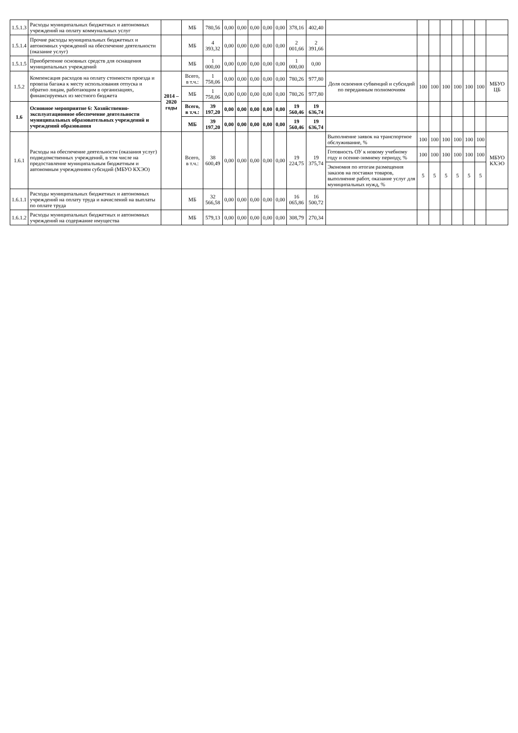| 1.5.1.3 | Расходы муниципальных бюджетных и автономных учреждений на оплату коммунальных услуг | | МБ | 780,56 | 0,00 | 0,00 | 0,00 | 0,00 | 0,00 | 378,16 | 402,40 | | | | | | | | |
| 1.5.1.4 | Прочие расходы муниципальных бюджетных и автономных учреждений на обеспечение деятельности (оказание услуг) | | МБ | 4 393,32 | 0,00 | 0,00 | 0,00 | 0,00 | 0,00 | 2 001,66 | 2 391,66 | | | | | | | | |
| 1.5.1.5 | Приобретение основных средств для оснащения муниципальных учреждений | | МБ | 1 000,00 | 0,00 | 0,00 | 0,00 | 0,00 | 0,00 | 1 000,00 | 0,00 | | | | | | | | |
| 1.5.2 | Компенсация расходов на оплату стоимости проезда и провоза багажа к месту использования отпуска и обратно лицам, работающим в организациях, финансируемых из местного бюджета | 2014 – 2020 годы | Всего, в т.ч.: | 1 758,06 | 0,00 | 0,00 | 0,00 | 0,00 | 0,00 | 780,26 | 977,80 | Доля освоения субвенций и субсидий по переданным полномочиям | 100 | 100 | 100 | 100 | 100 | 100 | МБУО ЦБ |
| | | | МБ | 1 758,06 | 0,00 | 0,00 | 0,00 | 0,00 | 0,00 | 780,26 | 977,80 | | | | | | | | |
| 1.6 | Основное мероприятие 6: Хозяйственно-эксплуатационное обеспечение деятельности муниципальных образовательных учреждений и учреждений образования | | Всего, в т.ч.: | 39 197,20 | 0,00 | 0,00 | 0,00 | 0,00 | 0,00 | 19 560,46 | 19 636,74 | | | | | | | | |
| | | | МБ | 39 197,20 | 0,00 | 0,00 | 0,00 | 0,00 | 0,00 | 19 560,46 | 19 636,74 | | | | | | | | |
| 1.6.1 | Расходы на обеспечение деятельности (оказания услуг) подведомственных учреждений, в том числе на предоставление муниципальным бюджетным и автономным учреждениям субсидий (МБУО КХЭО) | | Всего, в т.ч.: | 38 600,49 | 0,00 | 0,00 | 0,00 | 0,00 | 0,00 | 19 224,75 | 19 375,74 | Выполнение заявок на транспортное обслуживание, % | 100 | 100 | 100 | 100 | 100 | 100 | МБУО КХЭО |
| | | | | | | | | | | | | Готовность ОУ к новому учебному году и осенне-зимнему периоду, % | 100 | 100 | 100 | 100 | 100 | 100 | |
| | | | | | | | | | | | | Экономия по итогам размещения заказов на поставки товаров, выполнение работ, оказание услуг для муниципальных нужд, % | 5 | 5 | 5 | 5 | 5 | 5 | |
| 1.6.1.1 | Расходы муниципальных бюджетных и автономных учреждений на оплату труда и начислений на выплаты по оплате труда | | МБ | 32 566,58 | 0,00 | 0,00 | 0,00 | 0,00 | 0,00 | 16 065,86 | 16 500,72 | | | | | | | | |
| 1.6.1.2 | Расходы муниципальных бюджетных и автономных учреждений на содержание имущества | | МБ | 579,13 | 0,00 | 0,00 | 0,00 | 0,00 | 0,00 | 308,79 | 270,34 | | | | | | | | |